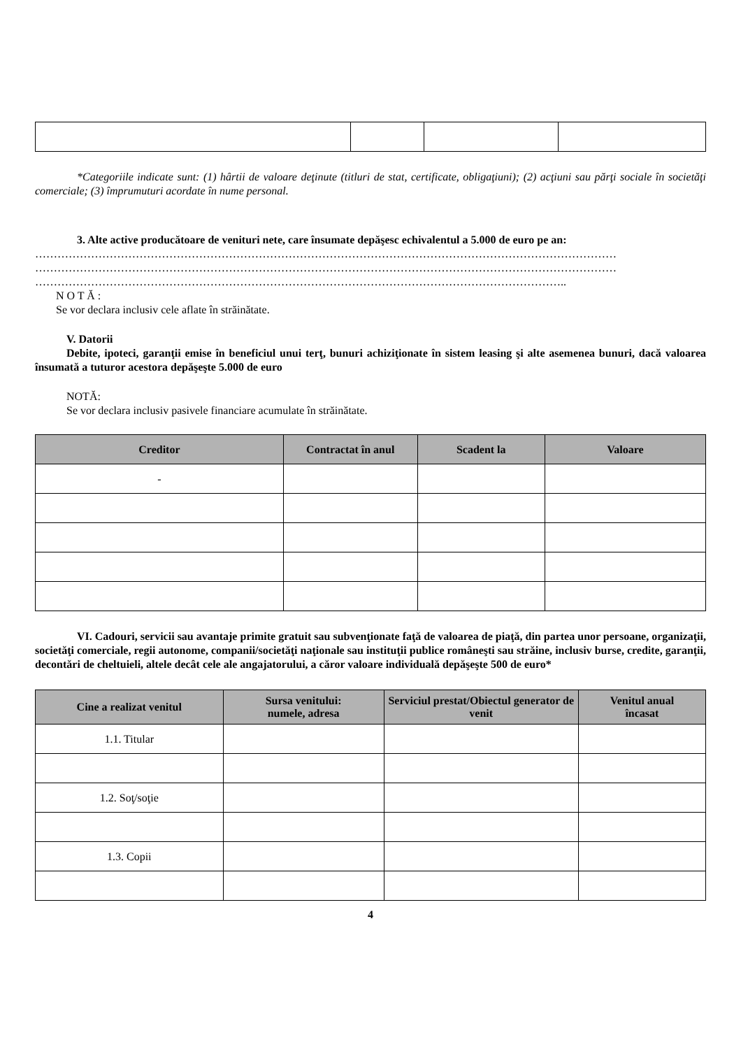*Categoriile indicate sunt: (1) hârtii de valoare deţinute (titluri de stat, certificate, obligaţiuni); (2) acţiuni sau părţi sociale în societăţi comerciale; (3) împrumuturi acordate în nume personal.
3. Alte active producătoare de venituri nete, care însumate depăşesc echivalentul a 5.000 de euro pe an:
…………………………………………………………………………………………………………………………………………
…………………………………………………………………………………………………………………………………………
……………………………………………………………………………………………………………………………..
N O T Ă :
Se vor declara inclusiv cele aflate în străinătate.
V. Datorii
Debite, ipoteci, garanţii emise în beneficiul unui terţ, bunuri achiziţionate în sistem leasing şi alte asemenea bunuri, dacă valoarea însumată a tuturor acestora depăşeşte 5.000 de euro
NOTĂ:
Se vor declara inclusiv pasivele financiare acumulate în străinătate.
| Creditor | Contractat în anul | Scadent la | Valoare |
| --- | --- | --- | --- |
| - | | | |
VI. Cadouri, servicii sau avantaje primite gratuit sau subvenţionate faţă de valoarea de piaţă, din partea unor persoane, organizaţii, societăţi comerciale, regii autonome, companii/societăţi naţionale sau instituţii publice româneşti sau străine, inclusiv burse, credite, garanţii, decontări de cheltuieli, altele decât cele ale angajatorului, a căror valoare individuală depăşeşte 500 de euro*
| Cine a realizat venitul | Sursa venitului: numele, adresa | Serviciul prestat/Obiectul generator de venit | Venitul anual încasat |
| --- | --- | --- | --- |
| 1.1. Titular | | | |
| 1.2. Soţ/soţie | | | |
| 1.3. Copii | | | |
4